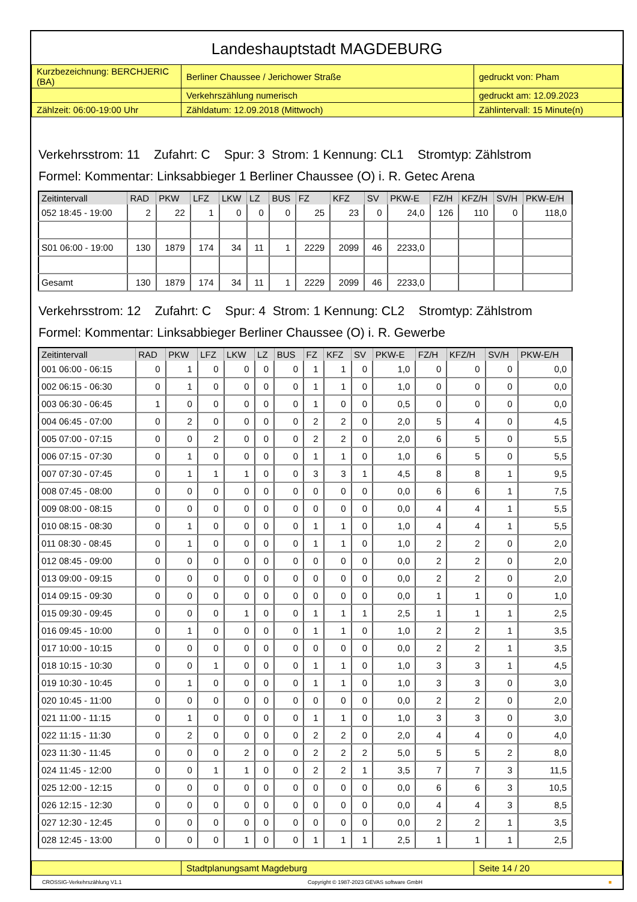Landeshauptstadt MAGDEBURG
| Kurzbezeichnung: BERCHJERIC (BA) | Berliner Chaussee / Jerichower Straße | gedruckt von: Pham |
| | Verkehrszählung numerisch | gedruckt am: 12.09.2023 |
| Zählzeit: 06:00-19:00 Uhr | Zähldatum: 12.09.2018 (Mittwoch) | Zählintervall: 15 Minute(n) |
Verkehrsstrom: 11 Zufahrt: C Spur: 3 Strom: 1 Kennung: CL1 Stromtyp: Zählstrom
Formel: Kommentar: Linksabbieger 1 Berliner Chaussee (O) i. R. Getec Arena
| Zeitintervall | RAD | PKW | LFZ | LKW | LZ | BUS | FZ | KFZ | SV | PKW-E | FZ/H | KFZ/H | SV/H | PKW-E/H |
| --- | --- | --- | --- | --- | --- | --- | --- | --- | --- | --- | --- | --- | --- | --- |
| 052 18:45 - 19:00 | 2 | 22 | 1 | 0 | 0 | 0 | 25 | 23 | 0 | 24,0 | 126 | 110 | 0 | 118,0 |
| S01 06:00 - 19:00 | 130 | 1879 | 174 | 34 | 11 | 1 | 2229 | 2099 | 46 | 2233,0 | | | | |
| Gesamt | 130 | 1879 | 174 | 34 | 11 | 1 | 2229 | 2099 | 46 | 2233,0 | | | | |
Verkehrsstrom: 12 Zufahrt: C Spur: 4 Strom: 1 Kennung: CL2 Stromtyp: Zählstrom
Formel: Kommentar: Linksabbieger Berliner Chaussee (O) i. R. Gewerbe
| Zeitintervall | RAD | PKW | LFZ | LKW | LZ | BUS | FZ | KFZ | SV | PKW-E | FZ/H | KFZ/H | SV/H | PKW-E/H |
| --- | --- | --- | --- | --- | --- | --- | --- | --- | --- | --- | --- | --- | --- | --- |
| 001 06:00 - 06:15 | 0 | 1 | 0 | 0 | 0 | 0 | 1 | 1 | 0 | 1,0 | 0 | 0 | 0 | 0,0 |
| 002 06:15 - 06:30 | 0 | 1 | 0 | 0 | 0 | 0 | 1 | 1 | 0 | 1,0 | 0 | 0 | 0 | 0,0 |
| 003 06:30 - 06:45 | 1 | 0 | 0 | 0 | 0 | 0 | 1 | 0 | 0 | 0,5 | 0 | 0 | 0 | 0,0 |
| 004 06:45 - 07:00 | 0 | 2 | 0 | 0 | 0 | 0 | 2 | 2 | 0 | 2,0 | 5 | 4 | 0 | 4,5 |
| 005 07:00 - 07:15 | 0 | 0 | 2 | 0 | 0 | 0 | 2 | 2 | 0 | 2,0 | 6 | 5 | 0 | 5,5 |
| 006 07:15 - 07:30 | 0 | 1 | 0 | 0 | 0 | 0 | 1 | 1 | 0 | 1,0 | 6 | 5 | 0 | 5,5 |
| 007 07:30 - 07:45 | 0 | 1 | 1 | 1 | 0 | 0 | 3 | 3 | 1 | 4,5 | 8 | 8 | 1 | 9,5 |
| 008 07:45 - 08:00 | 0 | 0 | 0 | 0 | 0 | 0 | 0 | 0 | 0 | 0,0 | 6 | 6 | 1 | 7,5 |
| 009 08:00 - 08:15 | 0 | 0 | 0 | 0 | 0 | 0 | 0 | 0 | 0 | 0,0 | 4 | 4 | 1 | 5,5 |
| 010 08:15 - 08:30 | 0 | 1 | 0 | 0 | 0 | 0 | 1 | 1 | 0 | 1,0 | 4 | 4 | 1 | 5,5 |
| 011 08:30 - 08:45 | 0 | 1 | 0 | 0 | 0 | 0 | 1 | 1 | 0 | 1,0 | 2 | 2 | 0 | 2,0 |
| 012 08:45 - 09:00 | 0 | 0 | 0 | 0 | 0 | 0 | 0 | 0 | 0 | 0,0 | 2 | 2 | 0 | 2,0 |
| 013 09:00 - 09:15 | 0 | 0 | 0 | 0 | 0 | 0 | 0 | 0 | 0 | 0,0 | 2 | 2 | 0 | 2,0 |
| 014 09:15 - 09:30 | 0 | 0 | 0 | 0 | 0 | 0 | 0 | 0 | 0 | 0,0 | 1 | 1 | 0 | 1,0 |
| 015 09:30 - 09:45 | 0 | 0 | 0 | 1 | 0 | 0 | 1 | 1 | 1 | 2,5 | 1 | 1 | 1 | 2,5 |
| 016 09:45 - 10:00 | 0 | 1 | 0 | 0 | 0 | 0 | 1 | 1 | 0 | 1,0 | 2 | 2 | 1 | 3,5 |
| 017 10:00 - 10:15 | 0 | 0 | 0 | 0 | 0 | 0 | 0 | 0 | 0 | 0,0 | 2 | 2 | 1 | 3,5 |
| 018 10:15 - 10:30 | 0 | 0 | 1 | 0 | 0 | 0 | 1 | 1 | 0 | 1,0 | 3 | 3 | 1 | 4,5 |
| 019 10:30 - 10:45 | 0 | 1 | 0 | 0 | 0 | 0 | 1 | 1 | 0 | 1,0 | 3 | 3 | 0 | 3,0 |
| 020 10:45 - 11:00 | 0 | 0 | 0 | 0 | 0 | 0 | 0 | 0 | 0 | 0,0 | 2 | 2 | 0 | 2,0 |
| 021 11:00 - 11:15 | 0 | 1 | 0 | 0 | 0 | 0 | 1 | 1 | 0 | 1,0 | 3 | 3 | 0 | 3,0 |
| 022 11:15 - 11:30 | 0 | 2 | 0 | 0 | 0 | 0 | 2 | 2 | 0 | 2,0 | 4 | 4 | 0 | 4,0 |
| 023 11:30 - 11:45 | 0 | 0 | 0 | 2 | 0 | 0 | 2 | 2 | 2 | 5,0 | 5 | 5 | 2 | 8,0 |
| 024 11:45 - 12:00 | 0 | 0 | 1 | 1 | 0 | 0 | 2 | 2 | 1 | 3,5 | 7 | 7 | 3 | 11,5 |
| 025 12:00 - 12:15 | 0 | 0 | 0 | 0 | 0 | 0 | 0 | 0 | 0 | 0,0 | 6 | 6 | 3 | 10,5 |
| 026 12:15 - 12:30 | 0 | 0 | 0 | 0 | 0 | 0 | 0 | 0 | 0 | 0,0 | 4 | 4 | 3 | 8,5 |
| 027 12:30 - 12:45 | 0 | 0 | 0 | 0 | 0 | 0 | 0 | 0 | 0 | 0,0 | 2 | 2 | 1 | 3,5 |
| 028 12:45 - 13:00 | 0 | 0 | 0 | 1 | 0 | 0 | 1 | 1 | 1 | 2,5 | 1 | 1 | 1 | 2,5 |
| | Stadtplanungsamt Magdeburg | Seite 14 / 20 |
CROSSIG-Verkehrszählung V1.1 Copyright © 1987-2023 GEVAS software GmbH ■